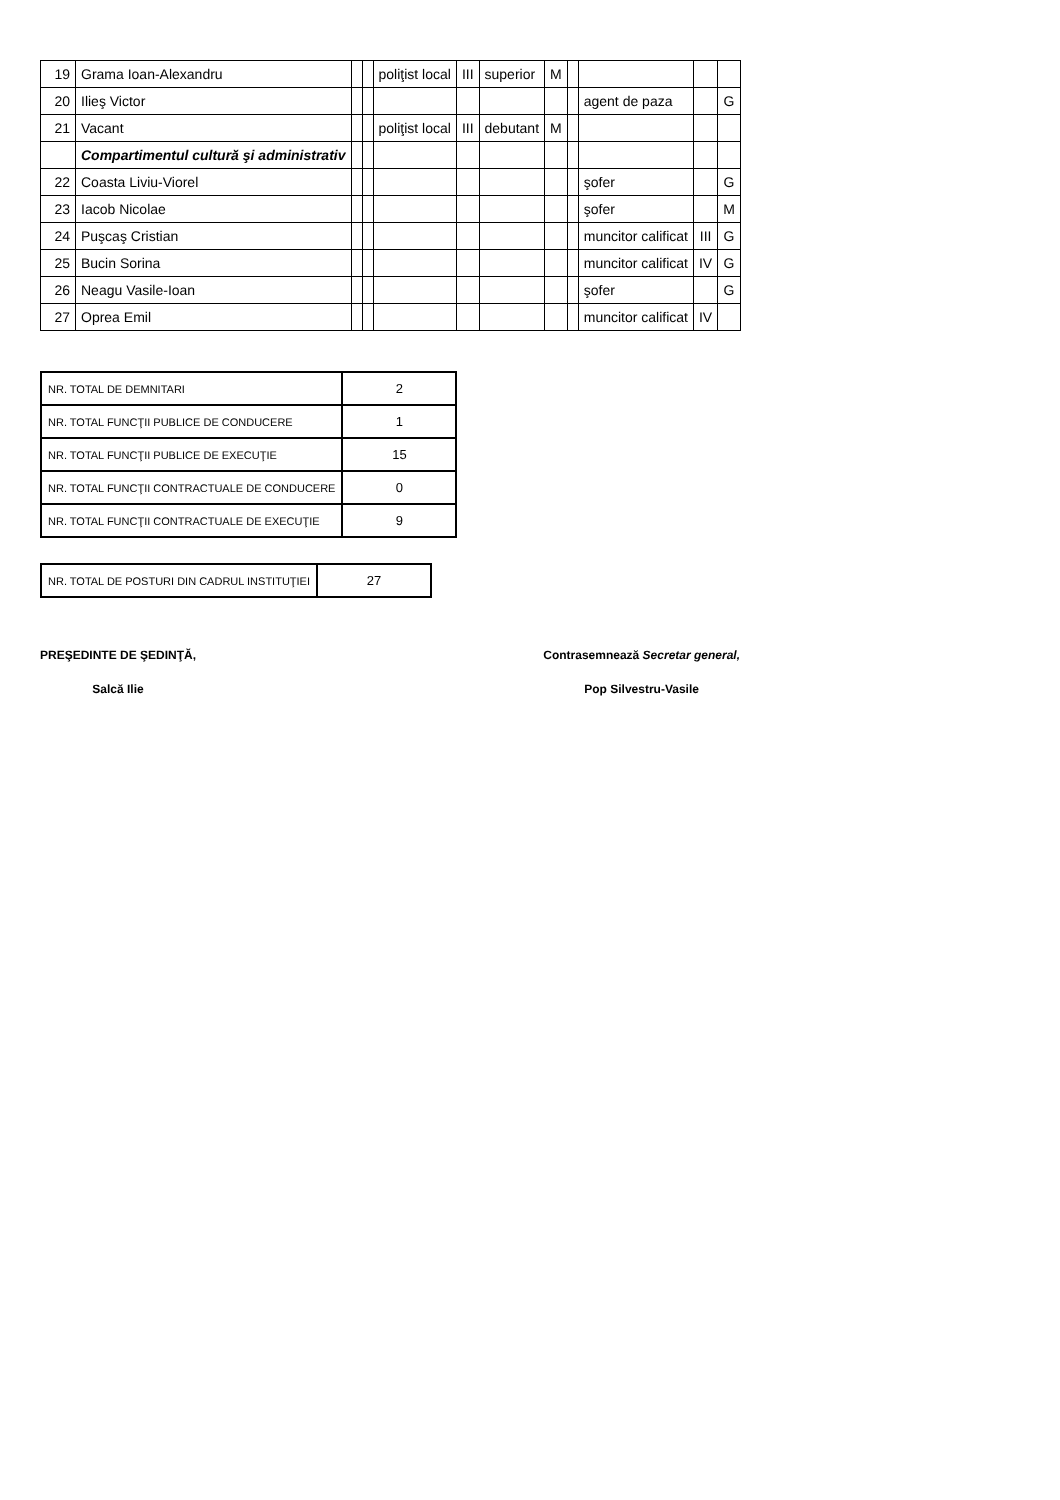| 19 | Grama Ioan-Alexandru | | | poliţist local | III | superior | M | | | | |
| 20 | Ilieş Victor | | | | | | | | agent de paza | | G |
| 21 | Vacant | | | poliţist local | III | debutant | M | | | | |
| | Compartimentul cultură şi administrativ | | | | | | | | | | |
| 22 | Coasta Liviu-Viorel | | | | | | | | şofer | | G |
| 23 | Iacob Nicolae | | | | | | | | şofer | | M |
| 24 | Puşcaş Cristian | | | | | | | | muncitor calificat | III | G |
| 25 | Bucin Sorina | | | | | | | | muncitor calificat | IV | G |
| 26 | Neagu Vasile-Ioan | | | | | | | | şofer | | G |
| 27 | Oprea Emil | | | | | | | | muncitor calificat | IV | |
| NR. TOTAL DE DEMNITARI | 2 |
| NR. TOTAL FUNCŢII PUBLICE DE CONDUCERE | 1 |
| NR. TOTAL FUNCŢII PUBLICE DE EXECUŢIE | 15 |
| NR. TOTAL FUNCŢII CONTRACTUALE DE CONDUCERE | 0 |
| NR. TOTAL FUNCŢII CONTRACTUALE DE EXECUŢIE | 9 |
| NR. TOTAL DE POSTURI DIN CADRUL INSTITUŢIEI | 27 |
PREŞEDINTE DE ŞEDINŢĂ,
Salcă Ilie
Contrasemnează Secretar general,
Pop Silvestru-Vasile